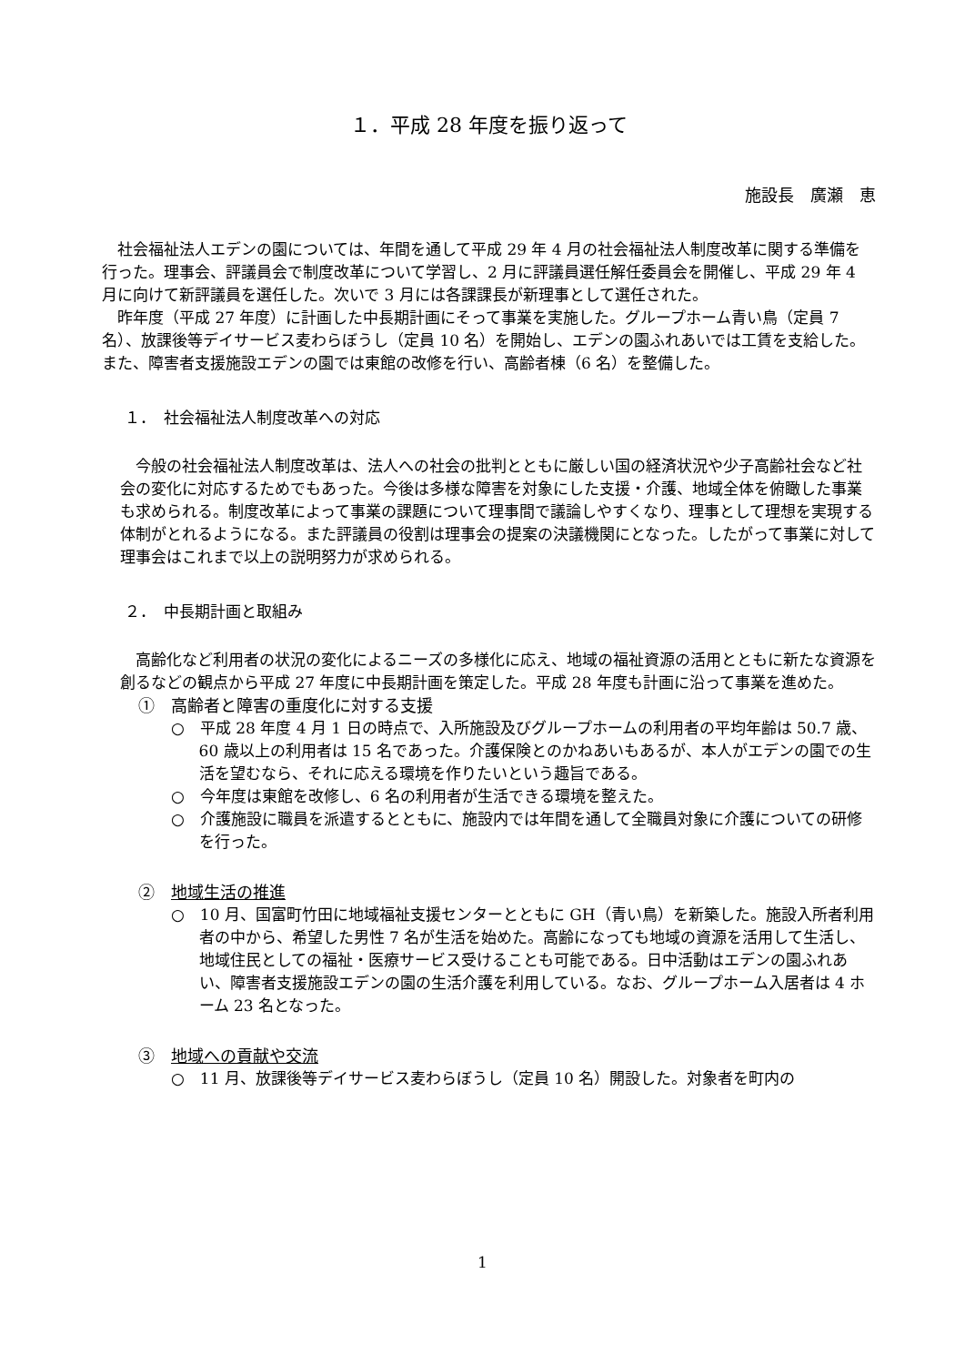１．平成 28 年度を振り返って
施設長　廣瀬　恵
社会福祉法人エデンの園については、年間を通して平成 29 年 4 月の社会福祉法人制度改革に関する準備を行った。理事会、評議員会で制度改革について学習し、2 月に評議員選任解任委員会を開催し、平成 29 年 4 月に向けて新評議員を選任した。次いで 3 月には各課課長が新理事として選任された。
昨年度（平成 27 年度）に計画した中長期計画にそって事業を実施した。グループホーム青い鳥（定員 7 名）、放課後等デイサービス麦わらぼうし（定員 10 名）を開始し、エデンの園ふれあいでは工賃を支給した。また、障害者支援施設エデンの園では東館の改修を行い、高齢者棟（6 名）を整備した。
１．　社会福祉法人制度改革への対応
今般の社会福祉法人制度改革は、法人への社会の批判とともに厳しい国の経済状況や少子高齢社会など社会の変化に対応するためでもあった。今後は多様な障害を対象にした支援・介護、地域全体を俯瞰した事業も求められる。制度改革によって事業の課題について理事間で議論しやすくなり、理事として理想を実現する体制がとれるようになる。また評議員の役割は理事会の提案の決議機関にとなった。したがって事業に対して理事会はこれまで以上の説明努力が求められる。
２．　中長期計画と取組み
高齢化など利用者の状況の変化によるニーズの多様化に応え、地域の福祉資源の活用とともに新たな資源を創るなどの観点から平成 27 年度に中長期計画を策定した。平成 28 年度も計画に沿って事業を進めた。
①　高齢者と障害の重度化に対する支援
○　平成 28 年度 4 月 1 日の時点で、入所施設及びグループホームの利用者の平均年齢は 50.7 歳、60 歳以上の利用者は 15 名であった。介護保険とのかねあいもあるが、本人がエデンの園での生活を望むなら、それに応える環境を作りたいという趣旨である。
○　今年度は東館を改修し、6 名の利用者が生活できる環境を整えた。
○　介護施設に職員を派遣するとともに、施設内では年間を通して全職員対象に介護についての研修を行った。
②　地域生活の推進
○　10 月、国富町竹田に地域福祉支援センターとともに GH（青い鳥）を新築した。施設入所者利用者の中から、希望した男性 7 名が生活を始めた。高齢になっても地域の資源を活用して生活し、地域住民としての福祉・医療サービス受けることも可能である。日中活動はエデンの園ふれあい、障害者支援施設エデンの園の生活介護を利用している。なお、グループホーム入居者は 4 ホーム 23 名となった。
③　地域への貢献や交流
○　11 月、放課後等デイサービス麦わらぼうし（定員 10 名）開設した。対象者を町内の
1